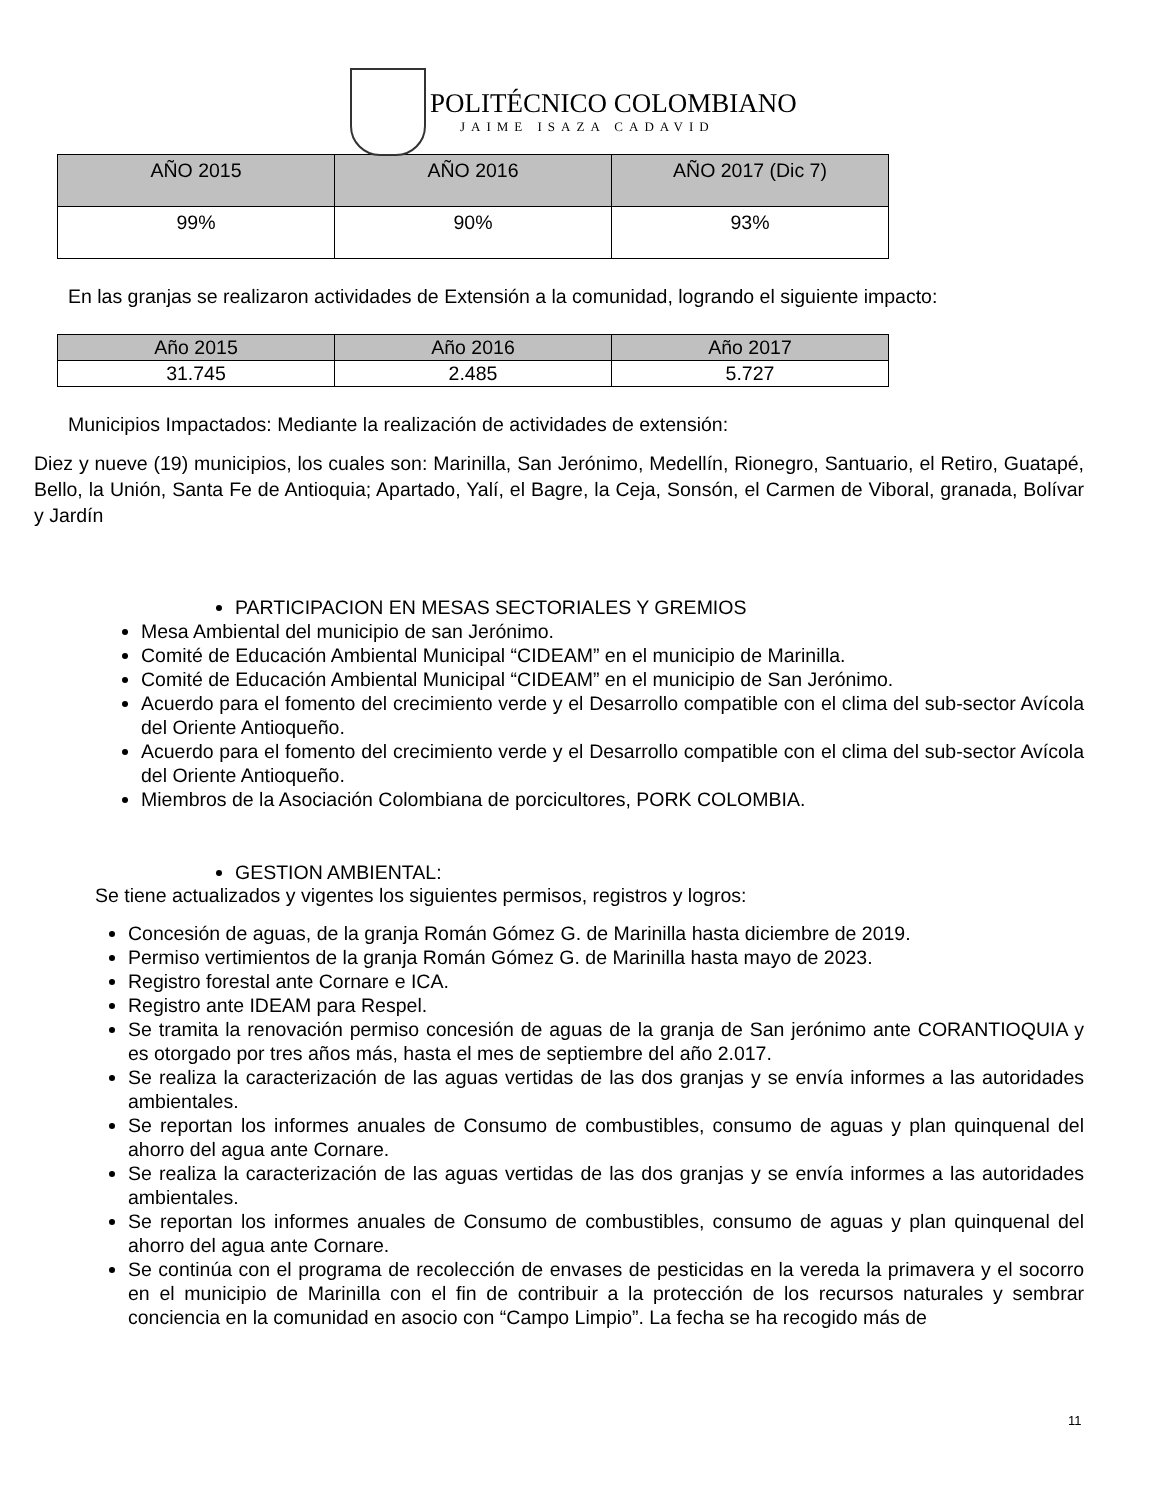POLITÉCNICO COLOMBIANO
JAIME ISAZA CADAVID
| AÑO 2015 | AÑO 2016 | AÑO 2017 (Dic 7) |
| --- | --- | --- |
| 99% | 90% | 93% |
En las granjas se realizaron actividades de Extensión a la comunidad, logrando el siguiente impacto:
| Año 2015 | Año 2016 | Año 2017 |
| --- | --- | --- |
| 31.745 | 2.485 | 5.727 |
Municipios Impactados: Mediante la realización de actividades de extensión:
Diez y nueve (19) municipios, los cuales son: Marinilla, San Jerónimo, Medellín, Rionegro, Santuario, el Retiro, Guatapé, Bello, la Unión, Santa Fe de Antioquia; Apartado, Yalí, el Bagre, la Ceja, Sonsón, el Carmen de Viboral, granada, Bolívar y Jardín
PARTICIPACION EN MESAS SECTORIALES Y GREMIOS
Mesa Ambiental del municipio de san Jerónimo.
Comité de Educación Ambiental Municipal “CIDEAM” en el municipio de Marinilla.
Comité de Educación Ambiental Municipal “CIDEAM” en el municipio de San Jerónimo.
Acuerdo para el fomento del crecimiento verde y el Desarrollo compatible con el clima del sub-sector Avícola del Oriente Antioqueño.
Acuerdo para el fomento del crecimiento verde y el Desarrollo compatible con el clima del sub-sector Avícola del Oriente Antioqueño.
Miembros de la Asociación Colombiana de porcicultores, PORK COLOMBIA.
GESTION AMBIENTAL:
Se tiene actualizados y vigentes los siguientes permisos, registros y logros:
Concesión de aguas, de la granja Román Gómez G. de Marinilla hasta diciembre de 2019.
Permiso vertimientos de la granja Román Gómez G. de Marinilla hasta mayo de 2023.
Registro forestal ante Cornare e ICA.
Registro ante IDEAM para Respel.
Se tramita la renovación permiso concesión de aguas de la granja de San jerónimo ante CORANTIOQUIA y es otorgado por tres años más, hasta el mes de septiembre del año 2.017.
Se realiza la caracterización de las aguas vertidas de las dos granjas y se envía informes a las autoridades ambientales.
Se reportan los informes anuales de Consumo de combustibles, consumo de aguas y plan quinquenal del ahorro del agua ante Cornare.
Se realiza la caracterización de las aguas vertidas de las dos granjas y se envía informes a las autoridades ambientales.
Se reportan los informes anuales de Consumo de combustibles, consumo de aguas y plan quinquenal del ahorro del agua ante Cornare.
Se continúa con el programa de recolección de envases de pesticidas en la vereda la primavera y el socorro en el municipio de Marinilla con el fin de contribuir a la protección de los recursos naturales y sembrar conciencia en la comunidad en asocio con “Campo Limpio”. La fecha se ha recogido más de
11